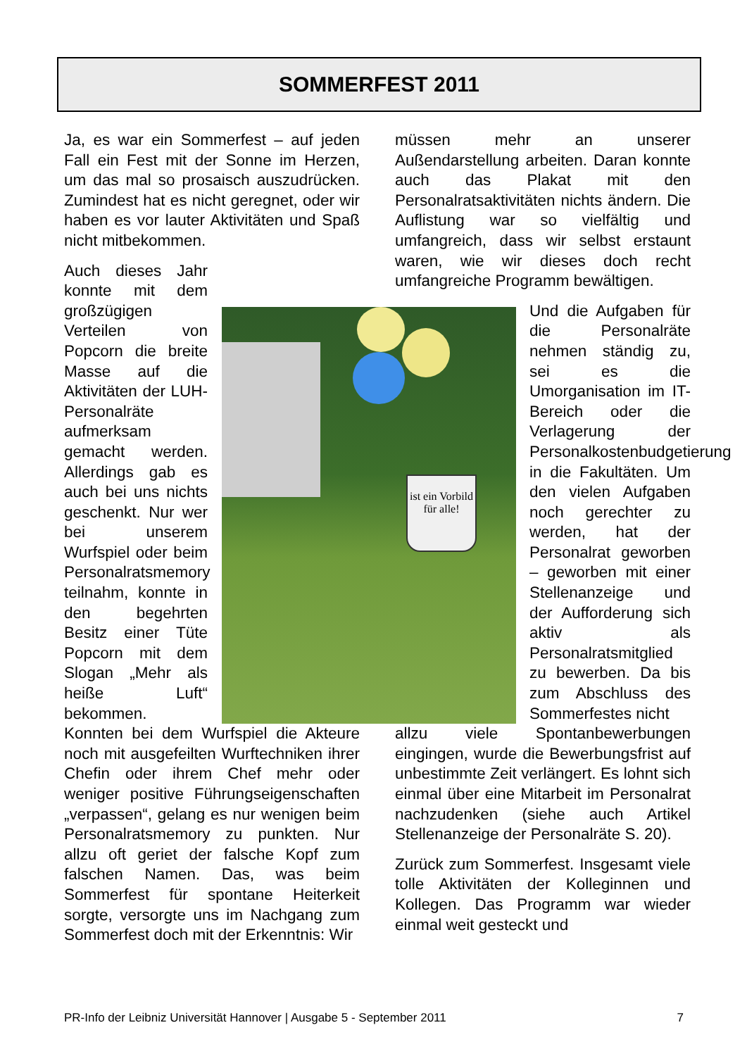SOMMERFEST 2011
ist ein Vorbild für alle!
Ja, es war ein Sommerfest – auf jeden Fall ein Fest mit der Sonne im Herzen, um das mal so prosaisch auszudrücken. Zumindest hat es nicht geregnet, oder wir haben es vor lauter Aktivitäten und Spaß nicht mitbekommen.
Auch dieses Jahr konnte mit dem großzügigen Verteilen von Popcorn die breite Masse auf die Aktivitäten der LUH-Personalräte aufmerksam gemacht werden. Allerdings gab es auch bei uns nichts geschenkt. Nur wer bei unserem Wurfspiel oder beim Personalratsmemory teilnahm, konnte in den begehrten Besitz einer Tüte Popcorn mit dem Slogan „Mehr als heiße Luft“ bekommen.
Konnten bei dem Wurfspiel die Akteure noch mit ausgefeilten Wurftechniken ihrer Chefin oder ihrem Chef mehr oder weniger positive Führungseigenschaften „verpassen“, gelang es nur wenigen beim Personalratsmemory zu punkten. Nur allzu oft geriet der falsche Kopf zum falschen Namen. Das, was beim Sommerfest für spontane Heiterkeit sorgte, versorgte uns im Nachgang zum Sommerfest doch mit der Erkenntnis: Wir
müssen mehr an unserer Außendarstellung arbeiten. Daran konnte auch das Plakat mit den Personalratsaktivitäten nichts ändern. Die Auflistung war so vielfältig und umfangreich, dass wir selbst erstaunt waren, wie wir dieses doch recht umfangreiche Programm bewältigen.
Und die Aufgaben für die Personalräte nehmen ständig zu, sei es die Umorganisation im IT-Bereich oder die Verlagerung der Personalkostenbudgetierung in die Fakultäten. Um den vielen Aufgaben noch gerechter zu werden, hat der Personalrat geworben – geworben mit einer Stellenanzeige und der Aufforderung sich aktiv als Personalratsmitglied zu bewerben. Da bis zum Abschluss des Sommerfestes nicht
allzu viele Spontanbewerbungen eingingen, wurde die Bewerbungsfrist auf unbestimmte Zeit verlängert. Es lohnt sich einmal über eine Mitarbeit im Personalrat nachzudenken (siehe auch Artikel Stellenanzeige der Personalräte S. 20).
Zurück zum Sommerfest. Insgesamt viele tolle Aktivitäten der Kolleginnen und Kollegen. Das Programm war wieder einmal weit gesteckt und
PR-Info der Leibniz Universität Hannover | Ausgabe 5 - September 2011 7